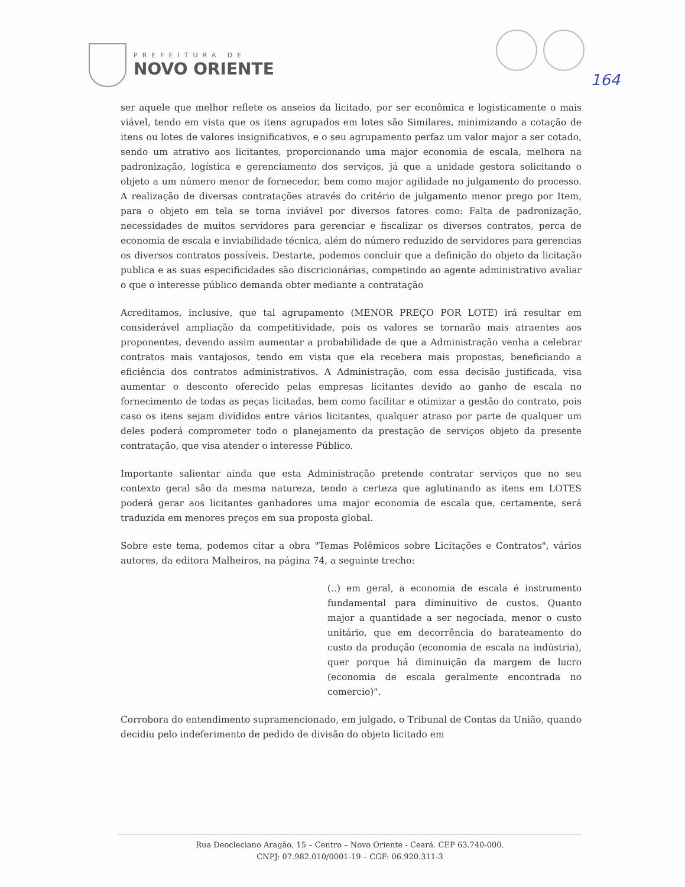PREFEITURA DE
NOVO ORIENTE
164
ser aquele que melhor reflete os anseios da licitado, por ser econômica e logisticamente o mais viável, tendo em vista que os itens agrupados em lotes são Similares, minimizando a cotação de itens ou lotes de valores insignificativos, e o seu agrupamento perfaz um valor major a ser cotado, sendo um atrativo aos licitantes, proporcionando uma major economia de escala, melhora na padronização, logística e gerenciamento dos serviços, já que a unidade gestora solicitando o objeto a um número menor de fornecedor, bem como major agilidade no julgamento do processo. A realização de diversas contratações através do critério de julgamento menor prego por Item, para o objeto em tela se torna inviável por diversos fatores como: Falta de padronização, necessidades de muitos servidores para gerenciar e fiscalizar os diversos contratos, perca de economia de escala e inviabilidade técnica, além do número reduzido de servidores para gerencias os diversos contratos possíveis. Destarte, podemos concluir que a definição do objeto da licitação publica e as suas especificidades são discricionárias, competindo ao agente administrativo avaliar o que o interesse público demanda obter mediante a contratação
Acreditamos, inclusive, que tal agrupamento (MENOR PREÇO POR LOTE) irá resultar em considerável ampliação da competitividade, pois os valores se tornarão mais atraentes aos proponentes, devendo assim aumentar a probabilidade de que a Administração venha a celebrar contratos mais vantajosos, tendo em vista que ela recebera mais propostas, beneficiando a eficiência dos contratos administrativos. A Administração, com essa decisão justificada, visa aumentar o desconto oferecido pelas empresas licitantes devido ao ganho de escala no fornecimento de todas as peças licitadas, bem como facilitar e otimizar a gestão do contrato, pois caso os itens sejam divididos entre vários licitantes, qualquer atraso por parte de qualquer um deles poderá comprometer todo o planejamento da prestação de serviços objeto da presente contratação, que visa atender o interesse Público.
Importante salientar ainda que esta Administração pretende contratar serviços que no seu contexto geral são da mesma natureza, tendo a certeza que aglutinando as itens em LOTES poderá gerar aos licitantes ganhadores uma major economia de escala que, certamente, será traduzida em menores preços em sua proposta global.
Sobre este tema, podemos citar a obra "Temas Polêmicos sobre Licitações e Contratos", vários autores, da editora Malheiros, na página 74, a seguinte trecho:
(..) em geral, a economia de escala é instrumento fundamental para diminuitivo de custos. Quanto major a quantidade a ser negociada, menor o custo unitário, que em decorrência do barateamento do custo da produção (economia de escala na indústria), quer porque há diminuição da margem de lucro (economia de escala geralmente encontrada no comercio)".
Corrobora do entendimento supramencionado, em julgado, o Tribunal de Contas da União, quando decidiu pelo indeferimento de pedido de divisão do objeto licitado em
Rua Deocleciano Aragão, 15 – Centro – Novo Oriente - Ceará. CEP 63.740-000.
CNPJ: 07.982.010/0001-19 – CGF: 06.920.311-3